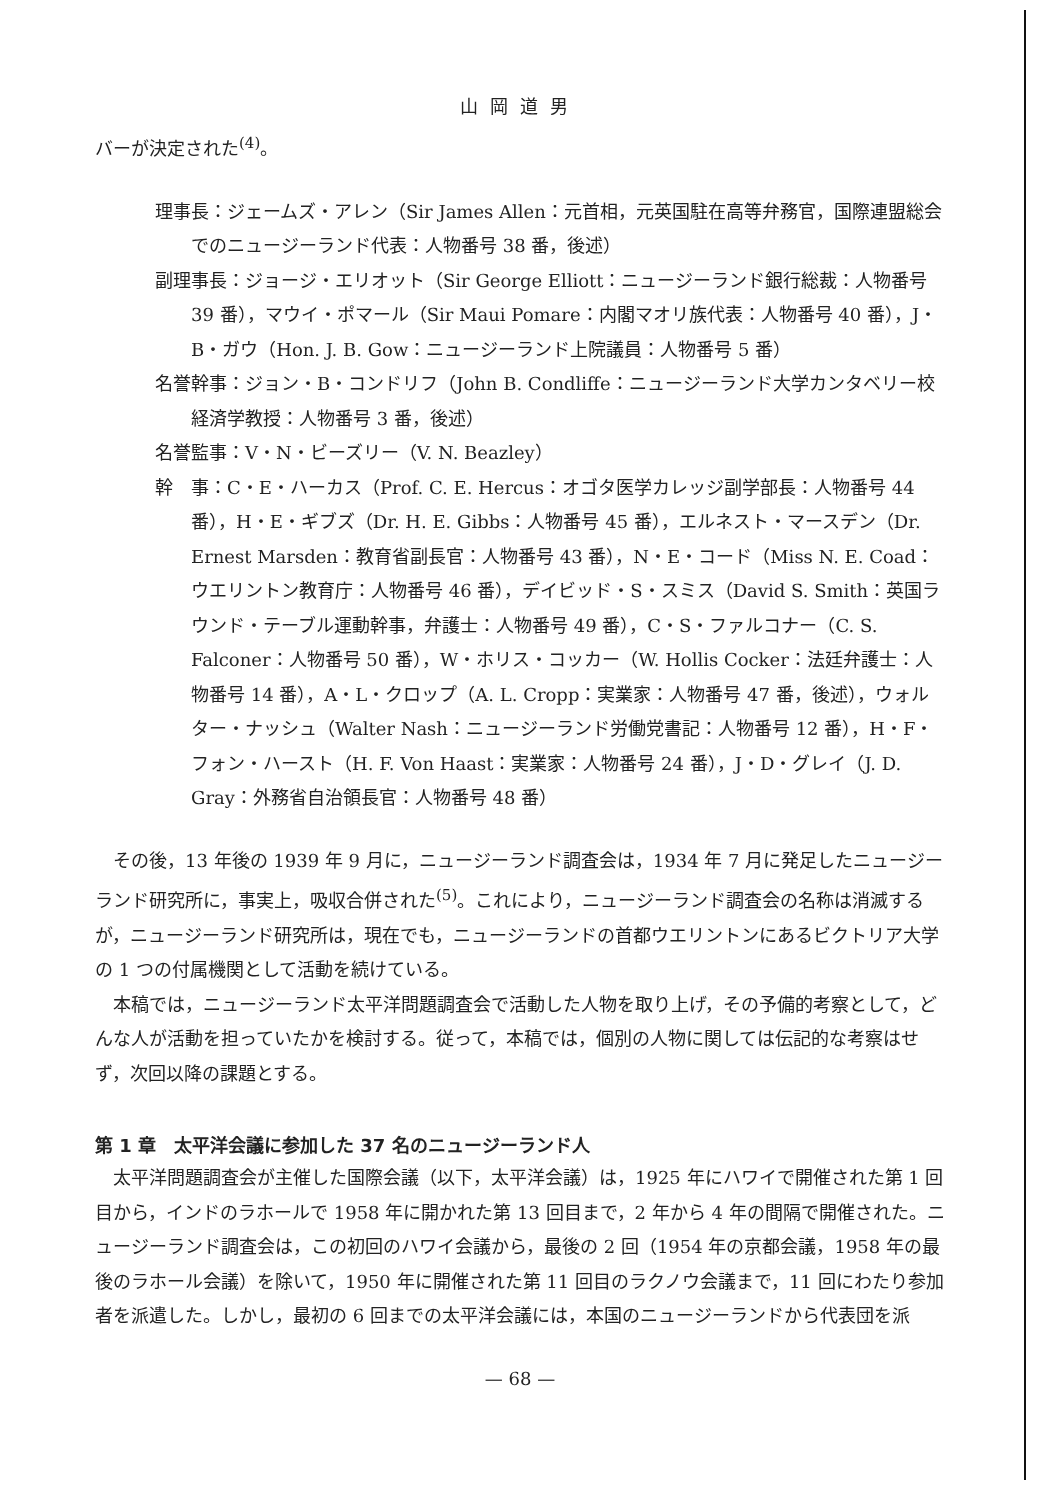山岡道男
バーが決定された<sup>(4)</sup>。
理事長：ジェームズ・アレン（Sir James Allen：元首相，元英国駐在高等弁務官，国際連盟総会でのニュージーランド代表：人物番号 38 番，後述）
副理事長：ジョージ・エリオット（Sir George Elliott：ニュージーランド銀行総裁：人物番号 39 番），マウイ・ポマール（Sir Maui Pomare：内閣マオリ族代表：人物番号 40 番），J・B・ガウ（Hon. J. B. Gow：ニュージーランド上院議員：人物番号 5 番）
名誉幹事：ジョン・B・コンドリフ（John B. Condliffe：ニュージーランド大学カンタベリー校経済学教授：人物番号 3 番，後述）
名誉監事：V・N・ビーズリー（V. N. Beazley）
幹　事：C・E・ハーカス（Prof. C. E. Hercus：オゴタ医学カレッジ副学部長：人物番号 44 番），H・E・ギブズ（Dr. H. E. Gibbs：人物番号 45 番），エルネスト・マースデン（Dr. Ernest Marsden：教育省副長官：人物番号 43 番），N・E・コード（Miss N. E. Coad：ウエリントン教育庁：人物番号 46 番），デイビッド・S・スミス（David S. Smith：英国ラウンド・テーブル運動幹事，弁護士：人物番号 49 番），C・S・ファルコナー（C. S. Falconer：人物番号 50 番），W・ホリス・コッカー（W. Hollis Cocker：法廷弁護士：人物番号 14 番），A・L・クロップ（A. L. Cropp：実業家：人物番号 47 番，後述），ウォルター・ナッシュ（Walter Nash：ニュージーランド労働党書記：人物番号 12 番），H・F・フォン・ハースト（H. F. Von Haast：実業家：人物番号 24 番），J・D・グレイ（J. D. Gray：外務省自治領長官：人物番号 48 番）
その後，13 年後の 1939 年 9 月に，ニュージーランド調査会は，1934 年 7 月に発足したニュージーランド研究所に，事実上，吸収合併された<sup>(5)</sup>。これにより，ニュージーランド調査会の名称は消滅するが，ニュージーランド研究所は，現在でも，ニュージーランドの首都ウエリントンにあるビクトリア大学の 1 つの付属機関として活動を続けている。
本稿では，ニュージーランド太平洋問題調査会で活動した人物を取り上げ，その予備的考察として，どんな人が活動を担っていたかを検討する。従って，本稿では，個別の人物に関しては伝記的な考察はせず，次回以降の課題とする。
第 1 章　太平洋会議に参加した 37 名のニュージーランド人
太平洋問題調査会が主催した国際会議（以下，太平洋会議）は，1925 年にハワイで開催された第 1 回目から，インドのラホールで 1958 年に開かれた第 13 回目まで，2 年から 4 年の間隔で開催された。ニュージーランド調査会は，この初回のハワイ会議から，最後の 2 回（1954 年の京都会議，1958 年の最後のラホール会議）を除いて，1950 年に開催された第 11 回目のラクノウ会議まで，11 回にわたり参加者を派遣した。しかし，最初の 6 回までの太平洋会議には，本国のニュージーランドから代表団を派
— 68 —